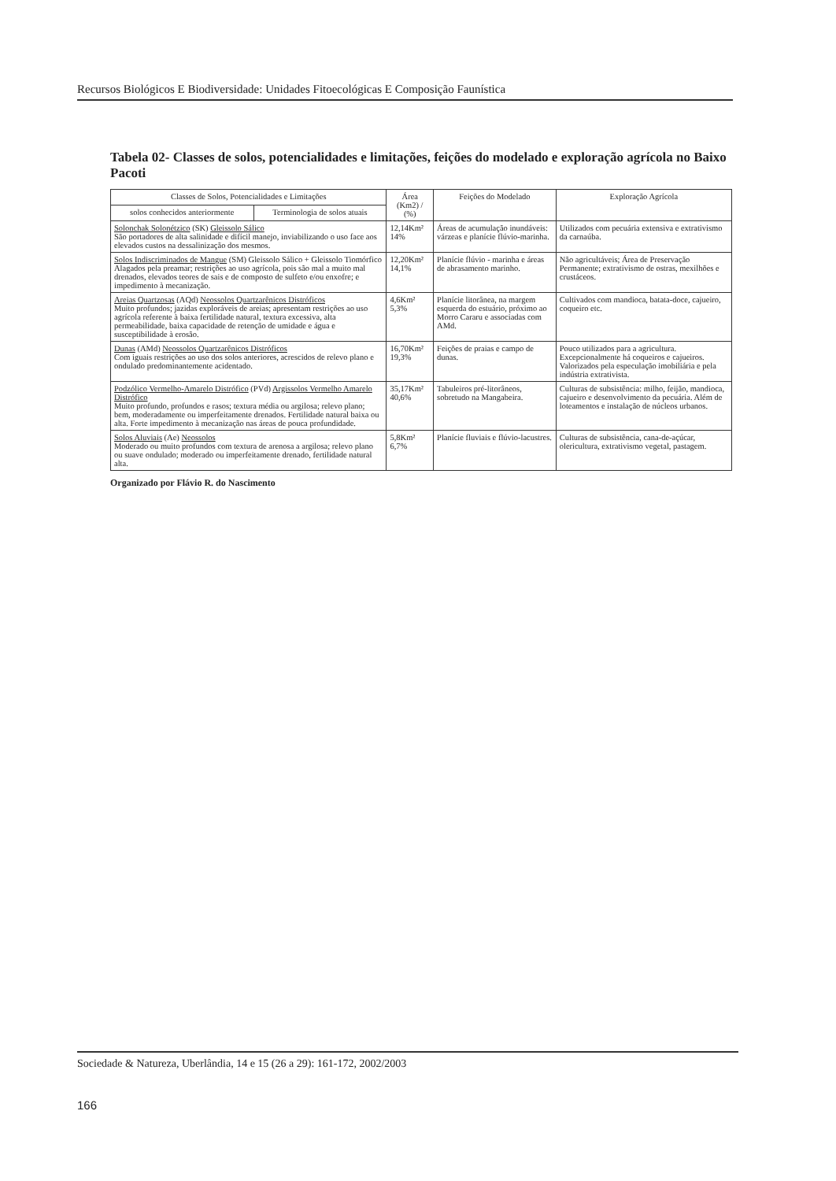Recursos Biológicos E Biodiversidade: Unidades Fitoecológicas E Composição Faunística
Tabela 02- Classes de solos, potencialidades e limitações, feições do modelado e exploração agrícola no Baixo Pacoti
| Classes de Solos, Potencialidades e Limitações | | Área (Km2) / (%) | Feições do Modelado | Exploração Agrícola |
| --- | --- | --- | --- | --- |
| solos conhecidos anteriormente | Terminologia de solos atuais | | | |
| Solonchak Solonétzico (SK) Gleissolo Sálico São portadores de alta salinidade e difícil manejo, inviabilizando o uso face aos elevados custos na dessalinização dos mesmos. | | 12,14Km² 14% | Áreas de acumulação inundáveis: várzeas e planície flúvio-marinha. | Utilizados com pecuária extensiva e extrativismo da carnaúba. |
| Solos Indiscriminados de Mangue (SM) Gleissolo Sálico + Gleissolo Tiomórfico Alagados pela preamar; restrições ao uso agrícola, pois são mal a muito mal drenados, elevados teores de sais e de composto de sulfeto e/ou enxofre; e impedimento à mecanização. | | 12,20Km² 14,1% | Planície flúvio - marinha e áreas de abrasamento marinho. | Não agricultáveis; Área de Preservação Permanente; extrativismo de ostras, mexilhões e crustáceos. |
| Areias Quartzosas (AQd) Neossolos Quartzarênicos Distróficos Muito profundos; jazidas exploráveis de areias; apresentam restrições ao uso agrícola referente à baixa fertilidade natural, textura excessiva, alta permeabilidade, baixa capacidade de retenção de umidade e água e susceptibilidade à erosão. | | 4,6Km² 5,3% | Planície litorânea, na margem esquerda do estuário, próximo ao Morro Cararu e associadas com AMd. | Cultivados com mandioca, batata-doce, cajueiro, coqueiro etc. |
| Dunas (AMd) Neossolos Quartzarênicos Distróficos Com iguais restrições ao uso dos solos anteriores, acrescidos de relevo plano e ondulado predominantemente acidentado. | | 16,70Km² 19,3% | Feições de praias e campo de dunas. | Pouco utilizados para a agricultura. Excepcionalmente há coqueiros e cajueiros. Valorizados pela especulação imobiliária e pela indústria extrativista. |
| Podzólico Vermelho-Amarelo Distrófico (PVd) Argissolos Vermelho Amarelo Distrófico Muito profundo, profundos e rasos; textura média ou argilosa; relevo plano; bem, moderadamente ou imperfeitamente drenados. Fertilidade natural baixa ou alta. Forte impedimento à mecanização nas áreas de pouca profundidade. | | 35,17Km² 40,6% | Tabuleiros pré-litorâneos, sobretudo na Mangabeira. | Culturas de subsistência: milho, feijão, mandioca, cajueiro e desenvolvimento da pecuária. Além de loteamentos e instalação de núcleos urbanos. |
| Solos Aluviais (Ae) Neossolos Moderado ou muito profundos com textura de arenosa a argilosa; relevo plano ou suave ondulado; moderado ou imperfeitamente drenado, fertilidade natural alta. | | 5,8Km² 6,7% | Planície fluviais e flúvio-lacustres. | Culturas de subsistência, cana-de-açúcar, olericultura, extrativismo vegetal, pastagem. |
Organizado por Flávio R. do Nascimento
Sociedade & Natureza, Uberlândia, 14 e 15 (26 a 29): 161-172, 2002/2003
166